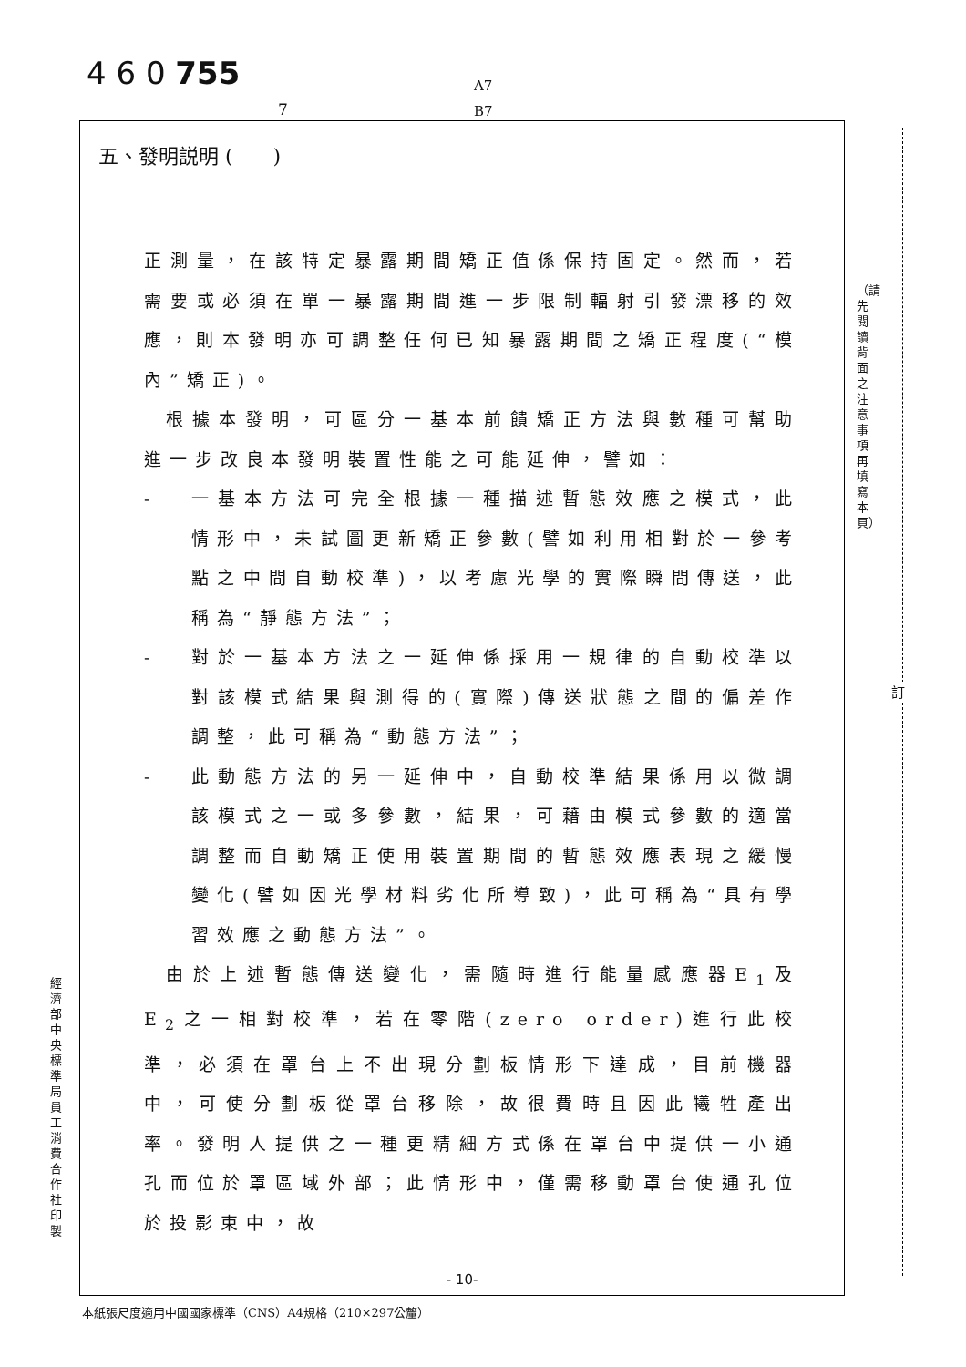4 6 0 755
A7
B7
7
五、發明説明 (　　)
正測量，在該特定暴露期間矯正值係保持固定。然而，若需要或必須在單一暴露期間進一步限制輻射引發漂移的效應，則本發明亦可調整任何已知暴露期間之矯正程度(“模內”矯正)。
根據本發明，可區分一基本前饋矯正方法與數種可幫助進一步改良本發明裝置性能之可能延伸，譬如：
- 一基本方法可完全根據一種描述暫態效應之模式，此情形中，未試圖更新矯正參數(譬如利用相對於一參考點之中間自動校準)，以考慮光學的實際瞬間傳送，此稱為“靜態方法”；
- 對於一基本方法之一延伸係採用一規律的自動校準以對該模式結果與測得的(實際)傳送狀態之間的偏差作調整，此可稱為“動態方法”；
- 此動態方法的另一延伸中，自動校準結果係用以微調該模式之一或多參數，結果，可藉由模式參數的適當調整而自動矯正使用裝置期間的暫態效應表現之緩慢變化(譬如因光學材料劣化所導致)，此可稱為“具有學習效應之動態方法”。
由於上述暫態傳送變化，需隨時進行能量感應器E<sub>1</sub>及E<sub>2</sub>之一相對校準，若在零階(zero order)進行此校準，必須在罩台上不出現分劃板情形下達成，目前機器中，可使分劃板從罩台移除，故很費時且因此犧牲產出率。發明人提供之一種更精細方式係在罩台中提供一小通孔而位於罩區域外部；此情形中，僅需移動罩台使通孔位於投影束中，故
- 10-
經濟部中央標準局員工消費合作社印製
（請先閱讀背面之注意事項再填寫本頁）
訂
本紙張尺度適用中國國家標準（CNS）A4規格（210×297公釐）